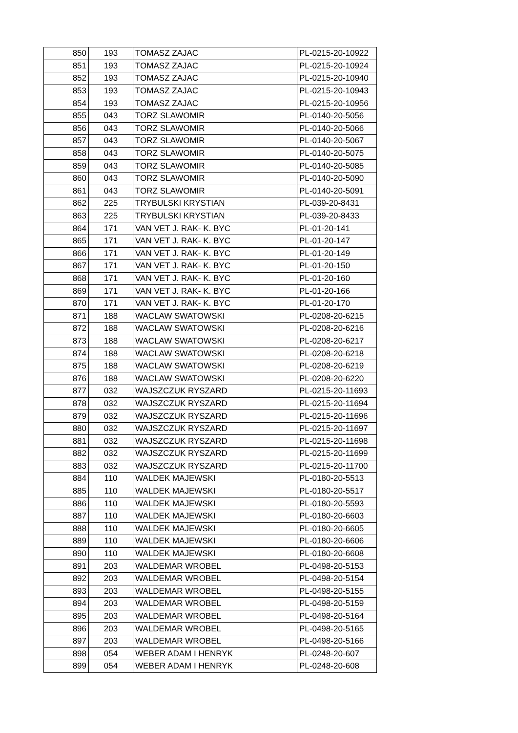| 850 | 193 | TOMASZ ZAJAC | PL-0215-20-10922 |
| 851 | 193 | TOMASZ ZAJAC | PL-0215-20-10924 |
| 852 | 193 | TOMASZ ZAJAC | PL-0215-20-10940 |
| 853 | 193 | TOMASZ ZAJAC | PL-0215-20-10943 |
| 854 | 193 | TOMASZ ZAJAC | PL-0215-20-10956 |
| 855 | 043 | TORZ SLAWOMIR | PL-0140-20-5056 |
| 856 | 043 | TORZ SLAWOMIR | PL-0140-20-5066 |
| 857 | 043 | TORZ SLAWOMIR | PL-0140-20-5067 |
| 858 | 043 | TORZ SLAWOMIR | PL-0140-20-5075 |
| 859 | 043 | TORZ SLAWOMIR | PL-0140-20-5085 |
| 860 | 043 | TORZ SLAWOMIR | PL-0140-20-5090 |
| 861 | 043 | TORZ SLAWOMIR | PL-0140-20-5091 |
| 862 | 225 | TRYBULSKI KRYSTIAN | PL-039-20-8431 |
| 863 | 225 | TRYBULSKI KRYSTIAN | PL-039-20-8433 |
| 864 | 171 | VAN VET J. RAK- K. BYC | PL-01-20-141 |
| 865 | 171 | VAN VET J. RAK- K. BYC | PL-01-20-147 |
| 866 | 171 | VAN VET J. RAK- K. BYC | PL-01-20-149 |
| 867 | 171 | VAN VET J. RAK- K. BYC | PL-01-20-150 |
| 868 | 171 | VAN VET J. RAK- K. BYC | PL-01-20-160 |
| 869 | 171 | VAN VET J. RAK- K. BYC | PL-01-20-166 |
| 870 | 171 | VAN VET J. RAK- K. BYC | PL-01-20-170 |
| 871 | 188 | WACLAW SWATOWSKI | PL-0208-20-6215 |
| 872 | 188 | WACLAW SWATOWSKI | PL-0208-20-6216 |
| 873 | 188 | WACLAW SWATOWSKI | PL-0208-20-6217 |
| 874 | 188 | WACLAW SWATOWSKI | PL-0208-20-6218 |
| 875 | 188 | WACLAW SWATOWSKI | PL-0208-20-6219 |
| 876 | 188 | WACLAW SWATOWSKI | PL-0208-20-6220 |
| 877 | 032 | WAJSZCZUK RYSZARD | PL-0215-20-11693 |
| 878 | 032 | WAJSZCZUK RYSZARD | PL-0215-20-11694 |
| 879 | 032 | WAJSZCZUK RYSZARD | PL-0215-20-11696 |
| 880 | 032 | WAJSZCZUK RYSZARD | PL-0215-20-11697 |
| 881 | 032 | WAJSZCZUK RYSZARD | PL-0215-20-11698 |
| 882 | 032 | WAJSZCZUK RYSZARD | PL-0215-20-11699 |
| 883 | 032 | WAJSZCZUK RYSZARD | PL-0215-20-11700 |
| 884 | 110 | WALDEK MAJEWSKI | PL-0180-20-5513 |
| 885 | 110 | WALDEK MAJEWSKI | PL-0180-20-5517 |
| 886 | 110 | WALDEK MAJEWSKI | PL-0180-20-5593 |
| 887 | 110 | WALDEK MAJEWSKI | PL-0180-20-6603 |
| 888 | 110 | WALDEK MAJEWSKI | PL-0180-20-6605 |
| 889 | 110 | WALDEK MAJEWSKI | PL-0180-20-6606 |
| 890 | 110 | WALDEK MAJEWSKI | PL-0180-20-6608 |
| 891 | 203 | WALDEMAR WROBEL | PL-0498-20-5153 |
| 892 | 203 | WALDEMAR WROBEL | PL-0498-20-5154 |
| 893 | 203 | WALDEMAR WROBEL | PL-0498-20-5155 |
| 894 | 203 | WALDEMAR WROBEL | PL-0498-20-5159 |
| 895 | 203 | WALDEMAR WROBEL | PL-0498-20-5164 |
| 896 | 203 | WALDEMAR WROBEL | PL-0498-20-5165 |
| 897 | 203 | WALDEMAR WROBEL | PL-0498-20-5166 |
| 898 | 054 | WEBER ADAM I HENRYK | PL-0248-20-607 |
| 899 | 054 | WEBER ADAM I HENRYK | PL-0248-20-608 |